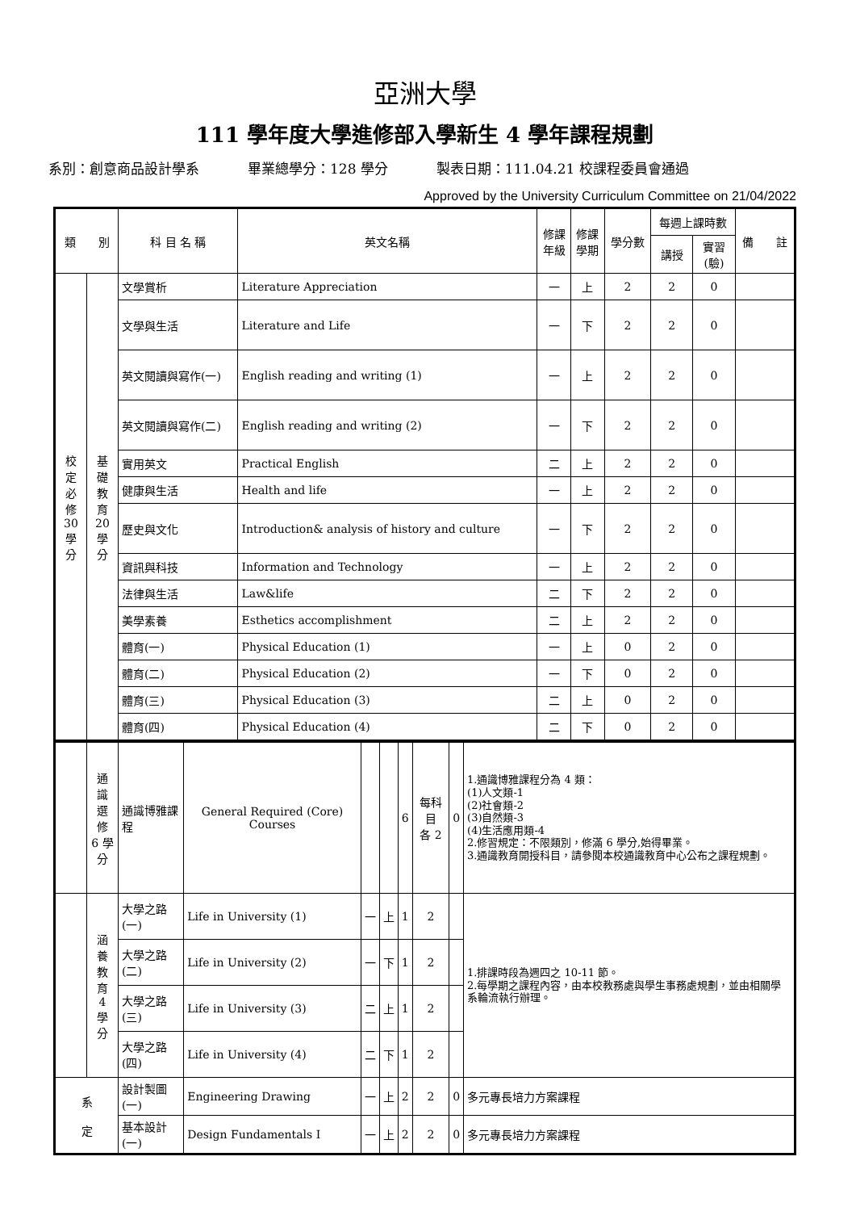亞洲大學
111 學年度大學進修部入學新生 4 學年課程規劃
系別：創意商品設計學系 畢業總學分：128 學分 製表日期：111.04.21 校課程委員會通過
Approved by the University Curriculum Committee on 21/04/2022
| 類 別 | | 科 目 名 稱 | 英文名稱 | 修課 年級 | 修課 學期 | 學分數 | 每週上課時數 | | 備 註 |
| --- | --- | --- | --- | --- | --- | --- | --- | --- | --- |
| | | | | | | | 講授 | 實習 (驗) | |
| 校 定 必 修 30 學 分 | 基 礎 教 育 20 學 分 | 文學賞析 | Literature Appreciation | 一 | 上 | 2 | 2 | 0 | |
| | | 文學與生活 | Literature and Life | 一 | 下 | 2 | 2 | 0 | |
| | | 英文閱讀與寫作(一) | English reading and writing (1) | 一 | 上 | 2 | 2 | 0 | |
| | | 英文閱讀與寫作(二) | English reading and writing (2) | 一 | 下 | 2 | 2 | 0 | |
| | | 實用英文 | Practical English | 二 | 上 | 2 | 2 | 0 | |
| | | 健康與生活 | Health and life | 一 | 上 | 2 | 2 | 0 | |
| | | 歷史與文化 | Introduction& analysis of history and culture | 一 | 下 | 2 | 2 | 0 | |
| | | 資訊與科技 | Information and Technology | 一 | 上 | 2 | 2 | 0 | |
| | | 法律與生活 | Law&life | 二 | 下 | 2 | 2 | 0 | |
| | | 美學素養 | Esthetics accomplishment | 二 | 上 | 2 | 2 | 0 | |
| | | 體育(一) | Physical Education (1) | 一 | 上 | 0 | 2 | 0 | |
| | | 體育(二) | Physical Education (2) | 一 | 下 | 0 | 2 | 0 | |
| | | 體育(三) | Physical Education (3) | 二 | 上 | 0 | 2 | 0 | |
| | | 體育(四) | Physical Education (4) | 二 | 下 | 0 | 2 | 0 | |
| | 通 識 選 修 6 學 分 | 通識博雅課程 | General Required (Core) Courses | | | 6 | 每科目 各 2 | 0 | 1.通識博雅課程分為 4 類： (1)人文類-1 (2)社會類-2 (3)自然類-3 (4)生活應用類-4 2.修習規定：不限類別，修滿 6 學分,始得畢業。 3.通識教育開授科目，請參閱本校通識教育中心公布之課程規劃。 |
| | 涵 養 教 育 4 學 分 | 大學之路(一) | Life in University (1) | 一 | 上 | 1 | 2 | | 1.排課時段為週四之 10-11 節。 2.每學期之課程內容，由本校教務處與學生事務處規劃，並由相關學系輪流執行辦理。 |
| | | 大學之路(二) | Life in University (2) | 一 | 下 | 1 | 2 | | |
| | | 大學之路(三) | Life in University (3) | 二 | 上 | 1 | 2 | | |
| | | 大學之路(四) | Life in University (4) | 二 | 下 | 1 | 2 | | |
| 系 定 | | 設計製圖(一) | Engineering Drawing | 一 | 上 | 2 | 2 | 0 | 多元專長培力方案課程 |
| | | 基本設計(一) | Design Fundamentals I | 一 | 上 | 2 | 2 | 0 | 多元專長培力方案課程 |